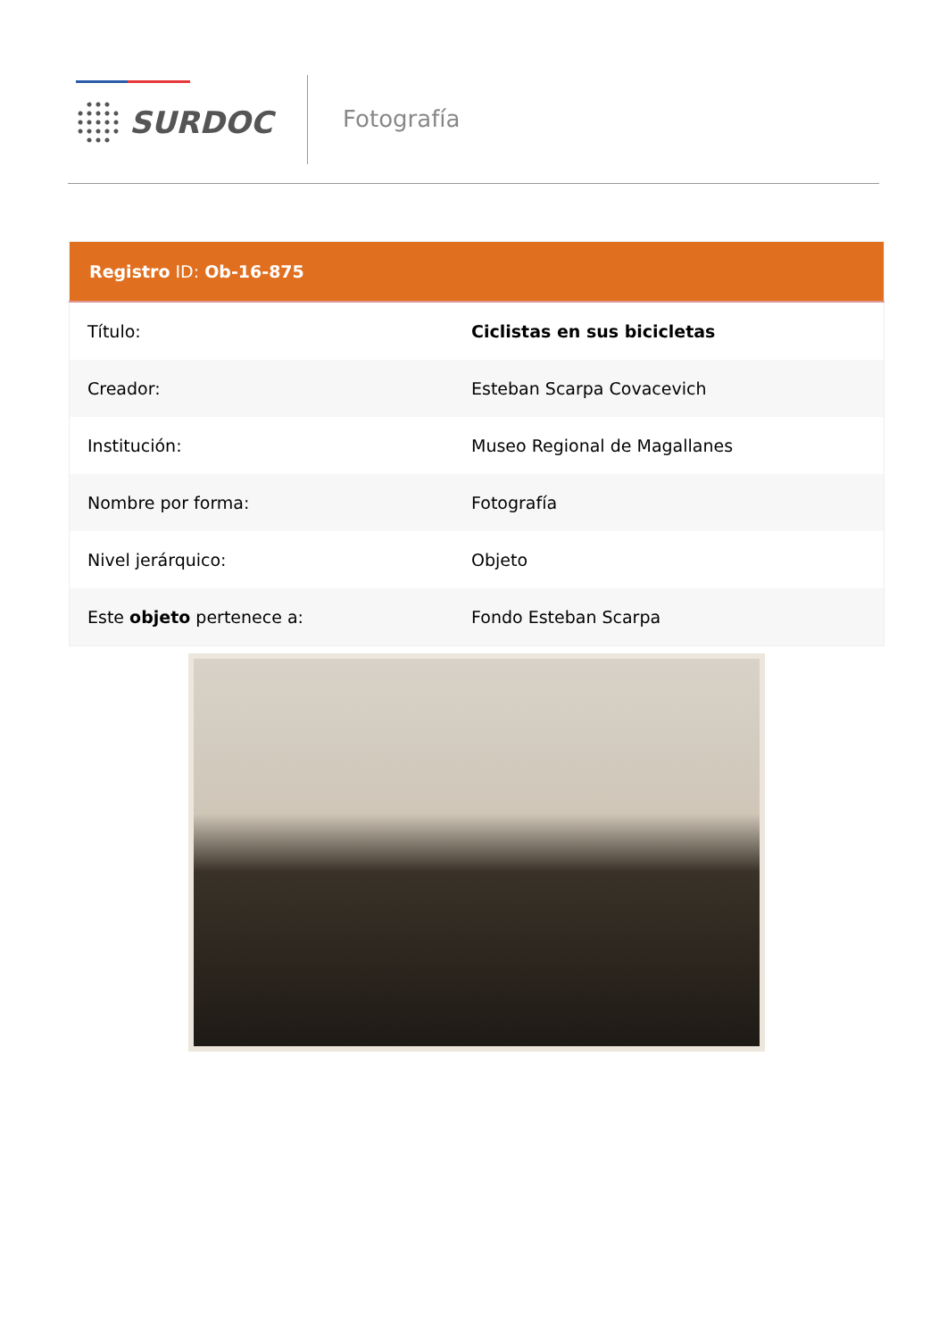SURDOC Fotografía
| Registro ID: Ob-16-875 | |
| --- | --- |
| Título: | Ciclistas en sus bicicletas |
| Creador: | Esteban Scarpa Covacevich |
| Institución: | Museo Regional de Magallanes |
| Nombre por forma: | Fotografía |
| Nivel jerárquico: | Objeto |
| Este objeto pertenece a: | Fondo Esteban Scarpa |